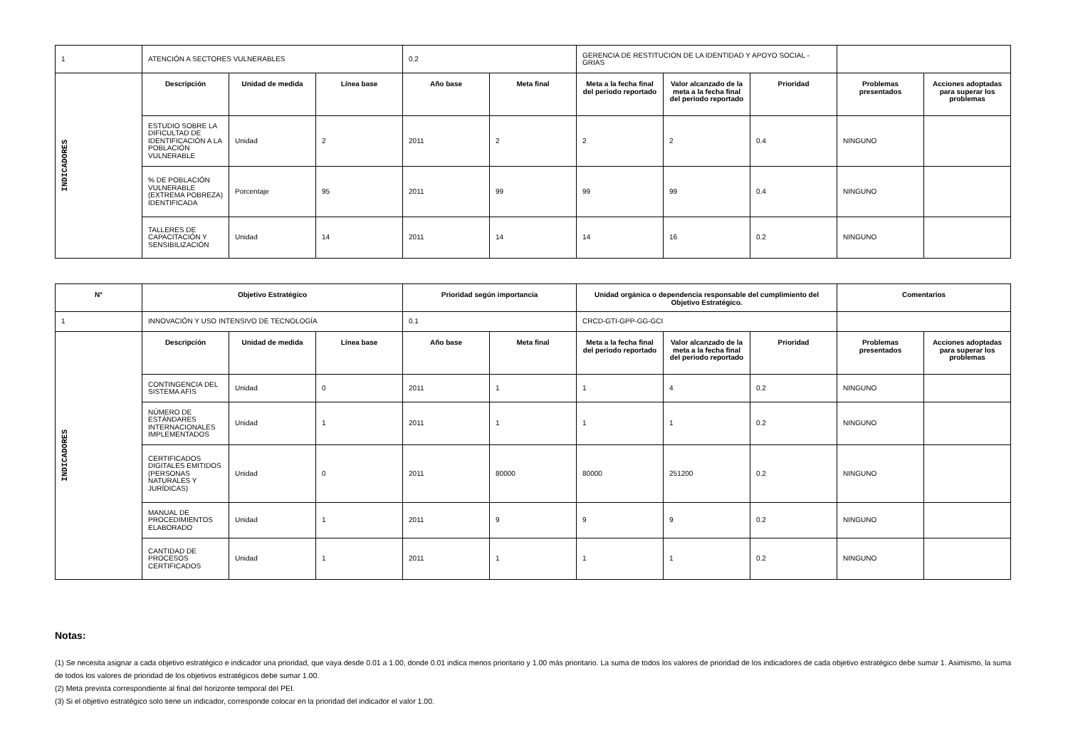| 1 | ATENCIÓN A SECTORES VULNERABLES | | | 0.2 | | GERENCIA DE RESTITUCION DE LA IDENTIDAD Y APOYO SOCIAL - GRIAS | | | | |
| INDICADORES | Descripción | Unidad de medida | Línea base | Año base | Meta final | Meta a la fecha final del periodo reportado | Valor alcanzado de la meta a la fecha final del periodo reportado | Prioridad | Problemas presentados | Acciones adoptadas para superar los problemas |
| | ESTUDIO SOBRE LA DIFICULTAD DE IDENTIFICACIÓN A LA POBLACIÓN VULNERABLE | Unidad | 2 | 2011 | 2 | 2 | 2 | 0.4 | NINGUNO | |
| | % DE POBLACIÓN VULNERABLE (EXTREMA POBREZA) IDENTIFICADA | Porcentaje | 95 | 2011 | 99 | 99 | 99 | 0.4 | NINGUNO | |
| | TALLERES DE CAPACITACIÓN Y SENSIBILIZACIÓN | Unidad | 14 | 2011 | 14 | 14 | 16 | 0.2 | NINGUNO | |
| N° | Objetivo Estratégico | | | Prioridad según importancia | | Unidad orgánica o dependencia responsable del cumplimiento del Objetivo Estratégico. | | | Comentarios | |
| --- | --- | --- | --- | --- | --- | --- | --- | --- | --- | --- |
| 1 | INNOVACIÓN Y USO INTENSIVO DE TECNOLOGÍA | | | 0.1 | | CRCD-GTI-GPP-GG-GCI | | | | |
| INDICADORES | Descripción | Unidad de medida | Línea base | Año base | Meta final | Meta a la fecha final del periodo reportado | Valor alcanzado de la meta a la fecha final del periodo reportado | Prioridad | Problemas presentados | Acciones adoptadas para superar los problemas |
| | CONTINGENCIA DEL SISTEMA AFIS | Unidad | 0 | 2011 | 1 | 1 | 4 | 0.2 | NINGUNO | |
| | NÚMERO DE ESTÁNDARES INTERNACIONALES IMPLEMENTADOS | Unidad | 1 | 2011 | 1 | 1 | 1 | 0.2 | NINGUNO | |
| | CERTIFICADOS DIGITALES EMITIDOS (PERSONAS NATURALES Y JURÍDICAS) | Unidad | 0 | 2011 | 80000 | 80000 | 251200 | 0.2 | NINGUNO | |
| | MANUAL DE PROCEDIMIENTOS ELABORADO | Unidad | 1 | 2011 | 9 | 9 | 9 | 0.2 | NINGUNO | |
| | CANTIDAD DE PROCESOS CERTIFICADOS | Unidad | 1 | 2011 | 1 | 1 | 1 | 0.2 | NINGUNO | |
Notas:
(1) Se necesita asignar a cada objetivo estratégico e indicador una prioridad, que vaya desde 0.01 a 1.00, donde 0.01 indica menos prioritario y 1.00 más prioritario. La suma de todos los valores de prioridad de los indicadores de cada objetivo estratégico debe sumar 1. Asimismo, la suma de todos los valores de prioridad de los objetivos estratégicos debe sumar 1.00.
(2) Meta prevista correspondiente al final del horizonte temporal del PEI.
(3) Si el objetivo estratégico solo tiene un indicador, corresponde colocar en la prioridad del indicador el valor 1.00.